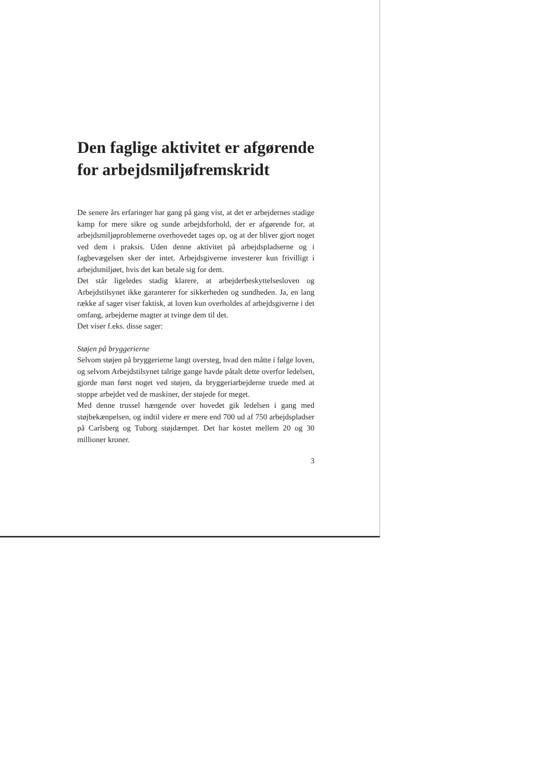Den faglige aktivitet er afgørende for arbejdsmiljøfremskridt
De senere års erfaringer har gang på gang vist, at det er arbejdernes stadige kamp for mere sikre og sunde arbejdsforhold, der er afgørende for, at arbejdsmiljøproblemerne overhovedet tages op, og at der bliver gjort noget ved dem i praksis. Uden denne aktivitet på arbejdspladserne og i fagbevægelsen sker der intet. Arbejdsgiverne investerer kun frivilligt i arbejdsmiljøet, hvis det kan betale sig for dem.
Det står ligeledes stadig klarere, at arbejderbeskyttelsesloven og Arbejdstilsynet ikke garanterer for sikkerheden og sundheden. Ja, en lang række af sager viser faktisk, at loven kun overholdes af arbejdsgiverne i det omfang, arbejderne magter at tvinge dem til det.
Det viser f.eks. disse sager:
Støjen på bryggerierne
Selvom støjen på bryggerierne langt oversteg, hvad den måtte i følge loven, og selvom Arbejdstilsynet talrige gange havde påtalt dette overfor ledelsen, gjorde man først noget ved støjen, da bryggeriarbejderne truede med at stoppe arbejdet ved de maskiner, der støjede for meget.
Med denne trussel hængende over hovedet gik ledelsen i gang med støjbekænpelsen, og indtil videre er mere end 700 ud af 750 arbejdspladser på Carlsberg og Tuborg støjdæmpet. Det har kostet mellem 20 og 30 millioner kroner.
3